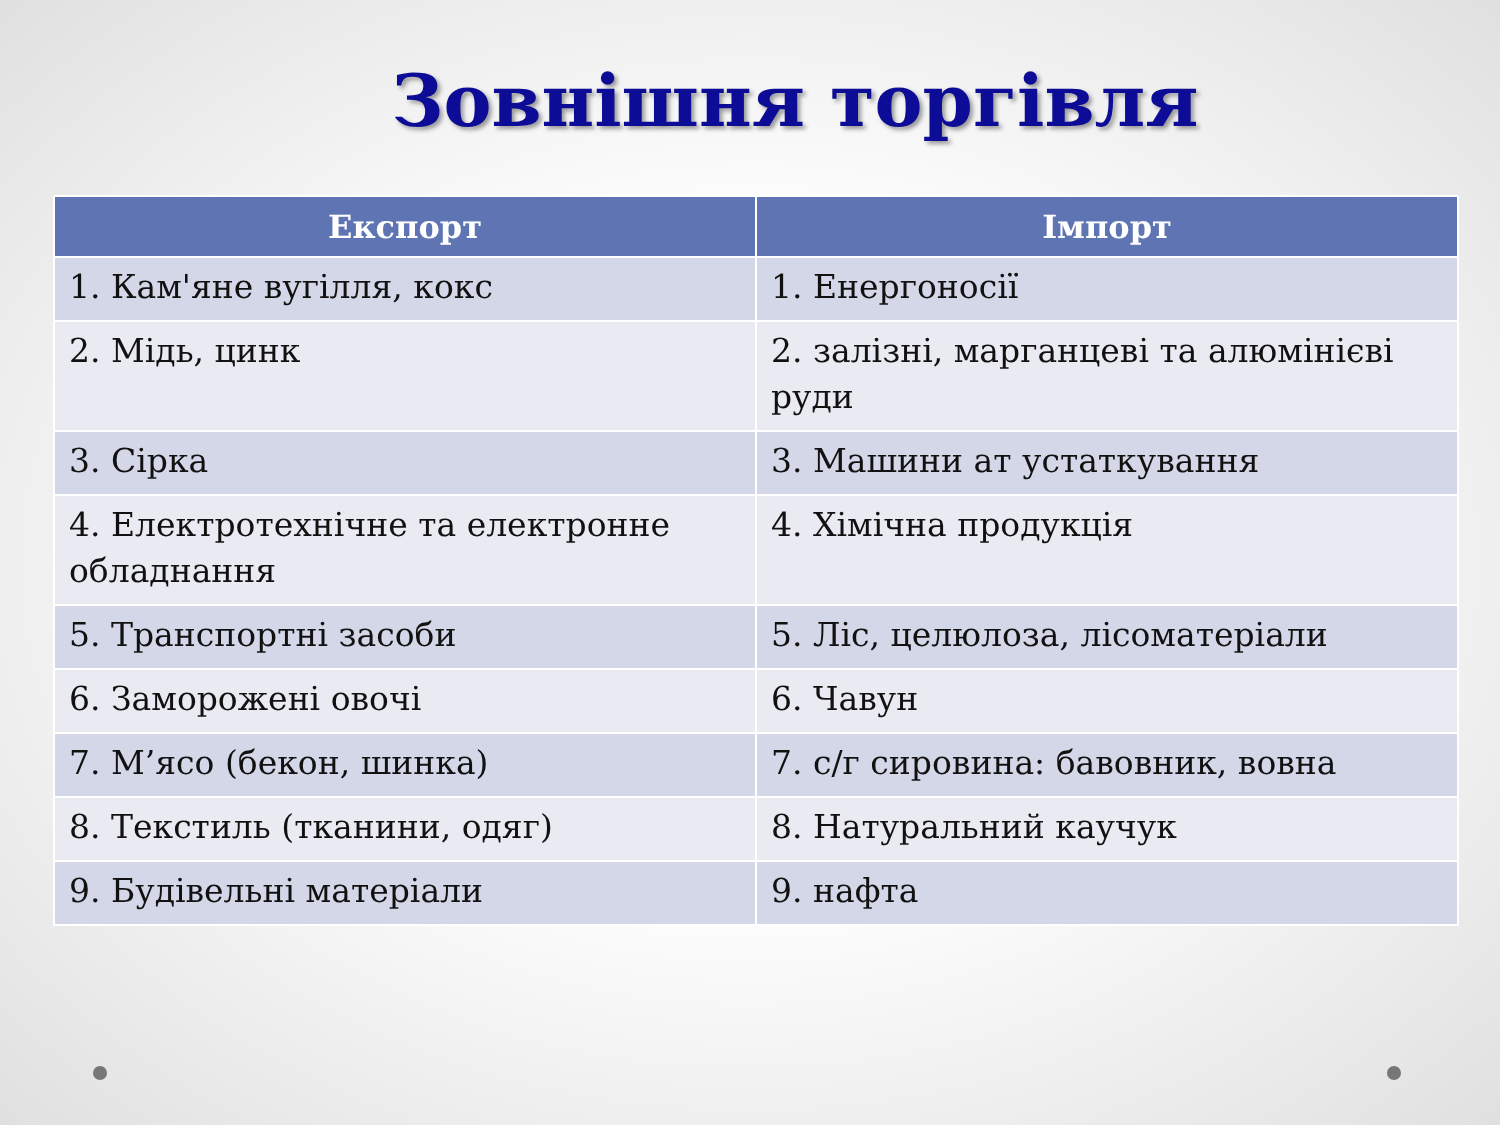Зовнішня торгівля
| Експорт | Імпорт |
| --- | --- |
| 1. Кам'яне вугілля, кокс | 1. Енергоносії |
| 2. Мідь, цинк | 2. залізні, марганцеві та алюмінієві руди |
| 3. Сірка | 3. Машини ат устаткування |
| 4. Електротехнічне та електронне обладнання | 4. Хімічна продукція |
| 5. Транспортні засоби | 5. Ліс, целюлоза, лісоматеріали |
| 6. Заморожені овочі | 6. Чавун |
| 7. М’ясо (бекон, шинка) | 7. с/г сировина: бавовник, вовна |
| 8. Текстиль (тканини, одяг) | 8. Натуральний каучук |
| 9. Будівельні матеріали | 9. нафта |